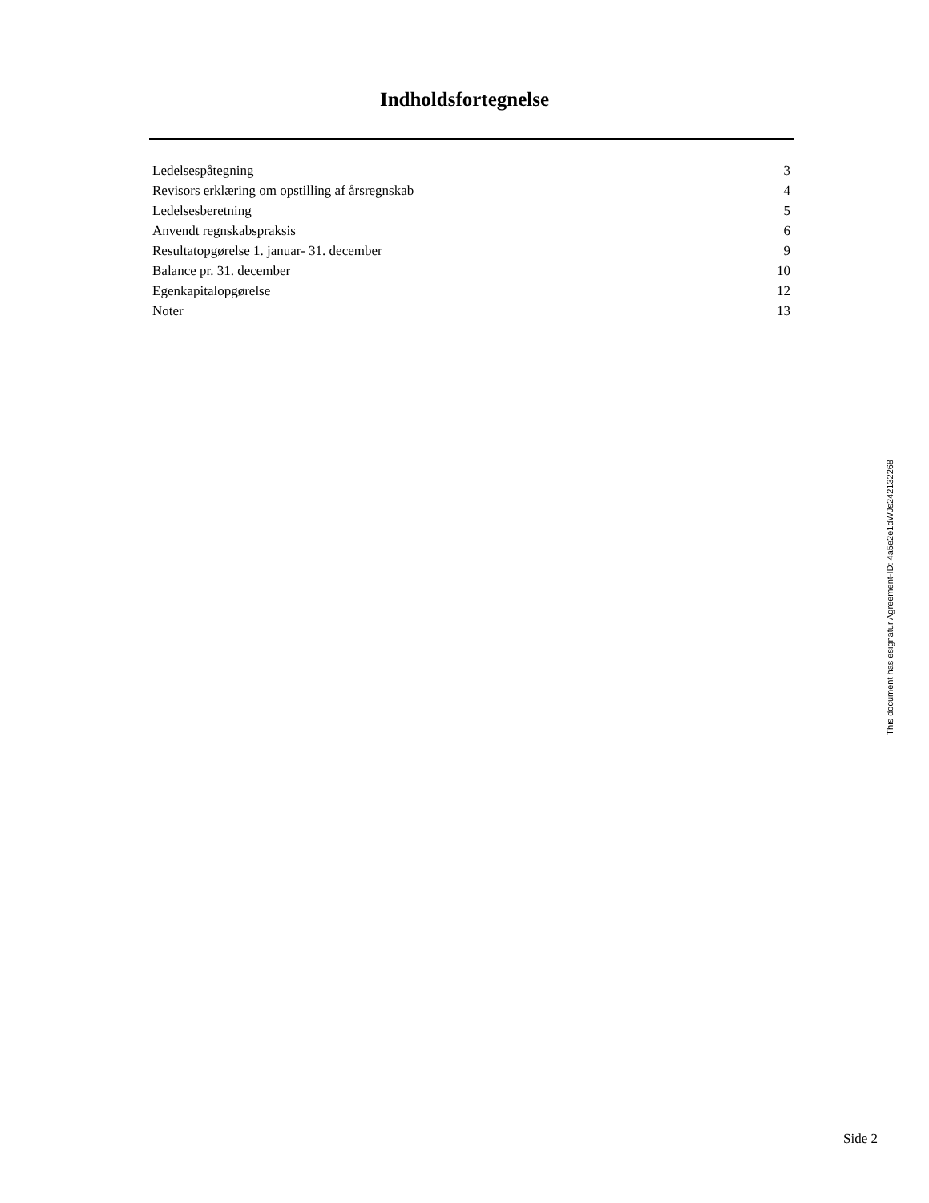Indholdsfortegnelse
| Ledelsespåtegning | 3 |
| Revisors erklæring om opstilling af årsregnskab | 4 |
| Ledelsesberetning | 5 |
| Anvendt regnskabspraksis | 6 |
| Resultatopgørelse 1. januar- 31. december | 9 |
| Balance pr. 31. december | 10 |
| Egenkapitalopgørelse | 12 |
| Noter | 13 |
This document has esignatur Agreement-ID: 4a5e2e1dWJs242132268
Side 2